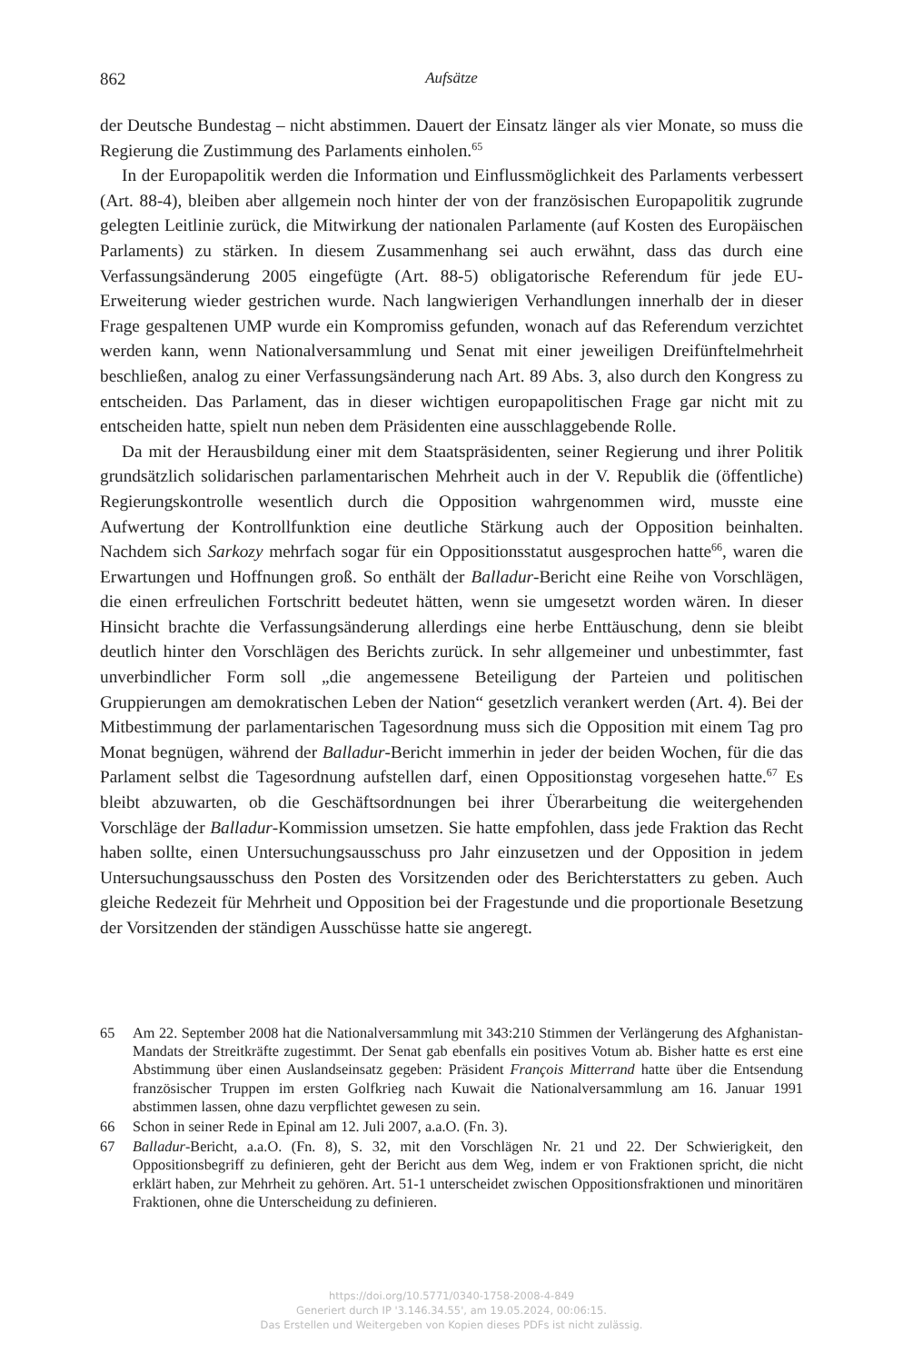862 Aufsätze
der Deutsche Bundestag – nicht abstimmen. Dauert der Einsatz länger als vier Monate, so muss die Regierung die Zustimmung des Parlaments einholen.<sup>65</sup>
In der Europapolitik werden die Information und Einflussmöglichkeit des Parlaments verbessert (Art. 88-4), bleiben aber allgemein noch hinter der von der französischen Europapolitik zugrunde gelegten Leitlinie zurück, die Mitwirkung der nationalen Parlamente (auf Kosten des Europäischen Parlaments) zu stärken. In diesem Zusammenhang sei auch erwähnt, dass das durch eine Verfassungsänderung 2005 eingefügte (Art. 88-5) obligatorische Referendum für jede EU-Erweiterung wieder gestrichen wurde. Nach langwierigen Verhandlungen innerhalb der in dieser Frage gespaltenen UMP wurde ein Kompromiss gefunden, wonach auf das Referendum verzichtet werden kann, wenn Nationalversammlung und Senat mit einer jeweiligen Dreifünftelmehrheit beschließen, analog zu einer Verfassungsänderung nach Art. 89 Abs. 3, also durch den Kongress zu entscheiden. Das Parlament, das in dieser wichtigen europapolitischen Frage gar nicht mit zu entscheiden hatte, spielt nun neben dem Präsidenten eine ausschlaggebende Rolle.
Da mit der Herausbildung einer mit dem Staatspräsidenten, seiner Regierung und ihrer Politik grundsätzlich solidarischen parlamentarischen Mehrheit auch in der V. Republik die (öffentliche) Regierungskontrolle wesentlich durch die Opposition wahrgenommen wird, musste eine Aufwertung der Kontrollfunktion eine deutliche Stärkung auch der Opposition beinhalten. Nachdem sich Sarkozy mehrfach sogar für ein Oppositionsstatut ausgesprochen hatte<sup>66</sup>, waren die Erwartungen und Hoffnungen groß. So enthält der Balladur-Bericht eine Reihe von Vorschlägen, die einen erfreulichen Fortschritt bedeutet hätten, wenn sie umgesetzt worden wären. In dieser Hinsicht brachte die Verfassungsänderung allerdings eine herbe Enttäuschung, denn sie bleibt deutlich hinter den Vorschlägen des Berichts zurück. In sehr allgemeiner und unbestimmter, fast unverbindlicher Form soll „die angemessene Beteiligung der Parteien und politischen Gruppierungen am demokratischen Leben der Nation“ gesetzlich verankert werden (Art. 4). Bei der Mitbestimmung der parlamentarischen Tagesordnung muss sich die Opposition mit einem Tag pro Monat begnügen, während der Balladur-Bericht immerhin in jeder der beiden Wochen, für die das Parlament selbst die Tagesordnung aufstellen darf, einen Oppositionstag vorgesehen hatte.<sup>67</sup> Es bleibt abzuwarten, ob die Geschäftsordnungen bei ihrer Überarbeitung die weitergehenden Vorschläge der Balladur-Kommission umsetzen. Sie hatte empfohlen, dass jede Fraktion das Recht haben sollte, einen Untersuchungsausschuss pro Jahr einzusetzen und der Opposition in jedem Untersuchungsausschuss den Posten des Vorsitzenden oder des Berichterstatters zu geben. Auch gleiche Redezeit für Mehrheit und Opposition bei der Fragestunde und die proportionale Besetzung der Vorsitzenden der ständigen Ausschüsse hatte sie angeregt.
65 Am 22. September 2008 hat die Nationalversammlung mit 343:210 Stimmen der Verlängerung des Afghanistan-Mandats der Streitkräfte zugestimmt. Der Senat gab ebenfalls ein positives Votum ab. Bisher hatte es erst eine Abstimmung über einen Auslandseinsatz gegeben: Präsident François Mitterrand hatte über die Entsendung französischer Truppen im ersten Golfkrieg nach Kuwait die Nationalversammlung am 16. Januar 1991 abstimmen lassen, ohne dazu verpflichtet gewesen zu sein.
66 Schon in seiner Rede in Epinal am 12. Juli 2007, a.a.O. (Fn. 3).
67 Balladur-Bericht, a.a.O. (Fn. 8), S. 32, mit den Vorschlägen Nr. 21 und 22. Der Schwierigkeit, den Oppositionsbegriff zu definieren, geht der Bericht aus dem Weg, indem er von Fraktionen spricht, die nicht erklärt haben, zur Mehrheit zu gehören. Art. 51-1 unterscheidet zwischen Oppositionsfraktionen und minoritären Fraktionen, ohne die Unterscheidung zu definieren.
https://doi.org/10.5771/0340-1758-2008-4-849
Generiert durch IP '3.146.34.55', am 19.05.2024, 00:06:15.
Das Erstellen und Weitergeben von Kopien dieses PDFs ist nicht zulässig.